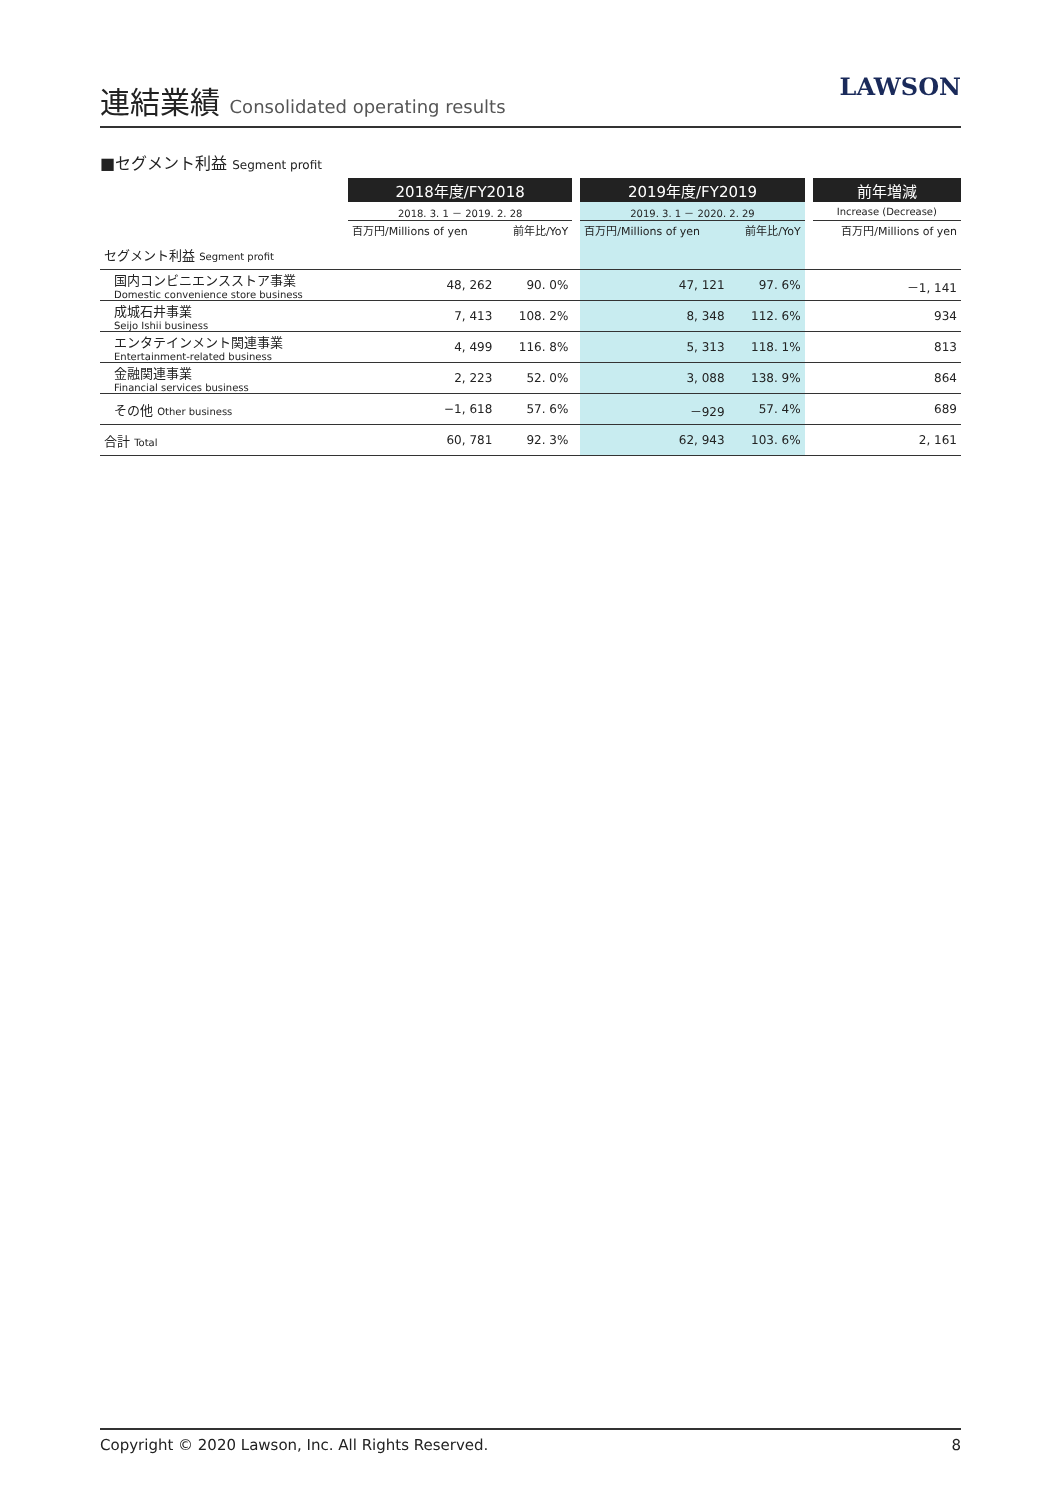連結業績 Consolidated operating results
LAWSON
■セグメント利益 Segment profit
| | 2018年度/FY2018 | | | 2019年度/FY2019 | | | 前年増減 |
| | 2018. 3. 1 － 2019. 2. 28 | | | 2019. 3. 1 － 2020. 2. 29 | | | Increase (Decrease) |
| | 百万円/Millions of yen | 前年比/YoY | | 百万円/Millions of yen | 前年比/YoY | | 百万円/Millions of yen |
| セグメント利益 Segment profit | | | | | | | |
| 国内コンビニエンスストア事業 Domestic convenience store business | 48, 262 | 90. 0% | | 47, 121 | 97. 6% | | －1, 141 |
| 成城石井事業 Seijo Ishii business | 7, 413 | 108. 2% | | 8, 348 | 112. 6% | | 934 |
| エンタテインメント関連事業 Entertainment-related business | 4, 499 | 116. 8% | | 5, 313 | 118. 1% | | 813 |
| 金融関連事業 Financial services business | 2, 223 | 52. 0% | | 3, 088 | 138. 9% | | 864 |
| その他 Other business | −1, 618 | 57. 6% | | －929 | 57. 4% | | 689 |
| 合計 Total | 60, 781 | 92. 3% | | 62, 943 | 103. 6% | | 2, 161 |
Copyright © 2020 Lawson, Inc. All Rights Reserved. 8